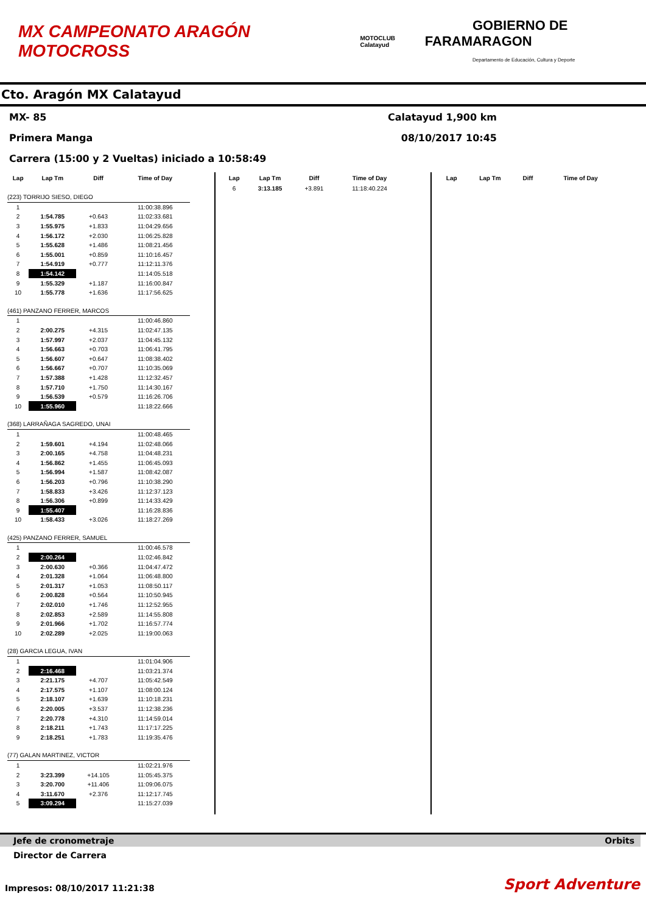MX CAMPEONATO ARAGÓN MOTOCROSS
MOTOCLUB Calatayud
FARAM
GOBIERNO DE ARAGON
Departamento de Educación, Cultura y Deporte
Cto. Aragón MX Calatayud
MX- 85 Calatayud 1,900 km
Primera Manga 08/10/2017 10:45
Carrera (15:00 y 2 Vueltas) iniciado a 10:58:49
| Lap | Lap Tm | Diff | Time of Day |
| --- | --- | --- | --- |
| (223) TORRIJO SIESO, DIEGO | | | |
| 1 | | | 11:00:38.896 |
| 2 | 1:54.785 | +0.643 | 11:02:33.681 |
| 3 | 1:55.975 | +1.833 | 11:04:29.656 |
| 4 | 1:56.172 | +2.030 | 11:06:25.828 |
| 5 | 1:55.628 | +1.486 | 11:08:21.456 |
| 6 | 1:55.001 | +0.859 | 11:10:16.457 |
| 7 | 1:54.919 | +0.777 | 11:12:11.376 |
| 8 | 1:54.142 | | 11:14:05.518 |
| 9 | 1:55.329 | +1.187 | 11:16:00.847 |
| 10 | 1:55.778 | +1.636 | 11:17:56.625 |
| (461) PANZANO FERRER, MARCOS | | | |
| 1 | | | 11:00:46.860 |
| 2 | 2:00.275 | +4.315 | 11:02:47.135 |
| 3 | 1:57.997 | +2.037 | 11:04:45.132 |
| 4 | 1:56.663 | +0.703 | 11:06:41.795 |
| 5 | 1:56.607 | +0.647 | 11:08:38.402 |
| 6 | 1:56.667 | +0.707 | 11:10:35.069 |
| 7 | 1:57.388 | +1.428 | 11:12:32.457 |
| 8 | 1:57.710 | +1.750 | 11:14:30.167 |
| 9 | 1:56.539 | +0.579 | 11:16:26.706 |
| 10 | 1:55.960 | | 11:18:22.666 |
| (368) LARRAÑAGA SAGREDO, UNAI | | | |
| 1 | | | 11:00:48.465 |
| 2 | 1:59.601 | +4.194 | 11:02:48.066 |
| 3 | 2:00.165 | +4.758 | 11:04:48.231 |
| 4 | 1:56.862 | +1.455 | 11:06:45.093 |
| 5 | 1:56.994 | +1.587 | 11:08:42.087 |
| 6 | 1:56.203 | +0.796 | 11:10:38.290 |
| 7 | 1:58.833 | +3.426 | 11:12:37.123 |
| 8 | 1:56.306 | +0.899 | 11:14:33.429 |
| 9 | 1:55.407 | | 11:16:28.836 |
| 10 | 1:58.433 | +3.026 | 11:18:27.269 |
| (425) PANZANO FERRER, SAMUEL | | | |
| 1 | | | 11:00:46.578 |
| 2 | 2:00.264 | | 11:02:46.842 |
| 3 | 2:00.630 | +0.366 | 11:04:47.472 |
| 4 | 2:01.328 | +1.064 | 11:06:48.800 |
| 5 | 2:01.317 | +1.053 | 11:08:50.117 |
| 6 | 2:00.828 | +0.564 | 11:10:50.945 |
| 7 | 2:02.010 | +1.746 | 11:12:52.955 |
| 8 | 2:02.853 | +2.589 | 11:14:55.808 |
| 9 | 2:01.966 | +1.702 | 11:16:57.774 |
| 10 | 2:02.289 | +2.025 | 11:19:00.063 |
| (28) GARCIA LEGUA, IVAN | | | |
| 1 | | | 11:01:04.906 |
| 2 | 2:16.468 | | 11:03:21.374 |
| 3 | 2:21.175 | +4.707 | 11:05:42.549 |
| 4 | 2:17.575 | +1.107 | 11:08:00.124 |
| 5 | 2:18.107 | +1.639 | 11:10:18.231 |
| 6 | 2:20.005 | +3.537 | 11:12:38.236 |
| 7 | 2:20.778 | +4.310 | 11:14:59.014 |
| 8 | 2:18.211 | +1.743 | 11:17:17.225 |
| 9 | 2:18.251 | +1.783 | 11:19:35.476 |
| (77) GALAN MARTINEZ, VICTOR | | | |
| 1 | | | 11:02:21.976 |
| 2 | 3:23.399 | +14.105 | 11:05:45.375 |
| 3 | 3:20.700 | +11.406 | 11:09:06.075 |
| 4 | 3:11.670 | +2.376 | 11:12:17.745 |
| 5 | 3:09.294 | | 11:15:27.039 |
| Lap | Lap Tm | Diff | Time of Day |
| --- | --- | --- | --- |
| 6 | 3:13.185 | +3.891 | 11:18:40.224 |
| Lap | Lap Tm | Diff | Time of Day |
| --- | --- | --- | --- |
Jefe de cronometraje Orbits
Director de Carrera
Impresos: 08/10/2017 11:21:38 Sport Adventure